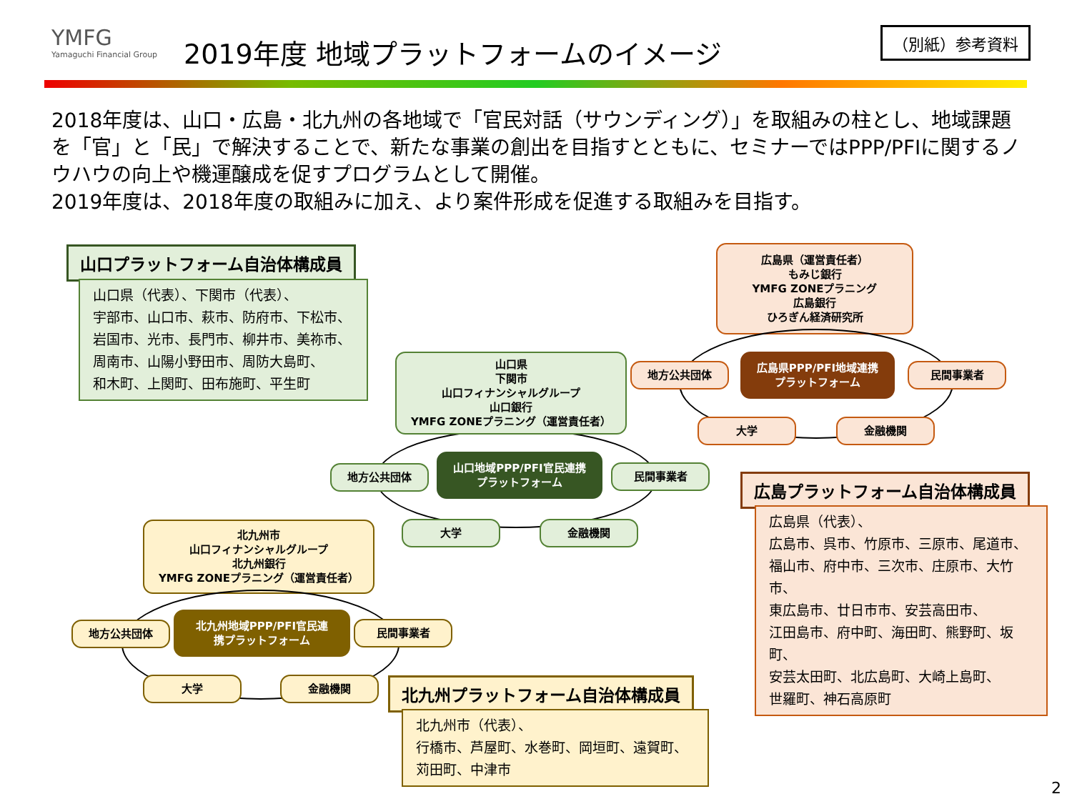YMFG
Yamaguchi Financial Group
2019年度 地域プラットフォームのイメージ
（別紙）参考資料
2018年度は、山口・広島・北九州の各地域で「官民対話（サウンディング）」を取組みの柱とし、地域課題を「官」と「民」で解決することで、新たな事業の創出を目指すとともに、セミナーではPPP/PFIに関するノウハウの向上や機運醸成を促すプログラムとして開催。
2019年度は、2018年度の取組みに加え、より案件形成を促進する取組みを目指す。
山口プラットフォーム自治体構成員
山口県（代表）、下関市（代表）、
宇部市、山口市、萩市、防府市、下松市、
岩国市、光市、長門市、柳井市、美祢市、
周南市、山陽小野田市、周防大島町、
和木町、上関町、田布施町、平生町
山口県
下関市
山口フィナンシャルグループ
山口銀行
YMFG ZONEプラニング（運営責任者）
地方公共団体
山口地域PPP/PFI官民連携
プラットフォーム
民間事業者
大学 金融機関
広島県（運営責任者）
もみじ銀行
YMFG ZONEプラニング
広島銀行
ひろぎん経済研究所
地方公共団体
広島県PPP/PFI地域連携
プラットフォーム
民間事業者
大学 金融機関
広島プラットフォーム自治体構成員
広島県（代表）、
広島市、呉市、竹原市、三原市、尾道市、
福山市、府中市、三次市、庄原市、大竹市、
東広島市、廿日市市、安芸高田市、
江田島市、府中町、海田町、熊野町、坂町、
安芸太田町、北広島町、大崎上島町、
世羅町、神石高原町
北九州市
山口フィナンシャルグループ
北九州銀行
YMFG ZONEプラニング（運営責任者）
地方公共団体
北九州地域PPP/PFI官民連
携プラットフォーム
民間事業者
大学 金融機関 北九州プラットフォーム自治体構成員
北九州市（代表）、
行橋市、芦屋町、水巻町、岡垣町、遠賀町、
苅田町、中津市
2